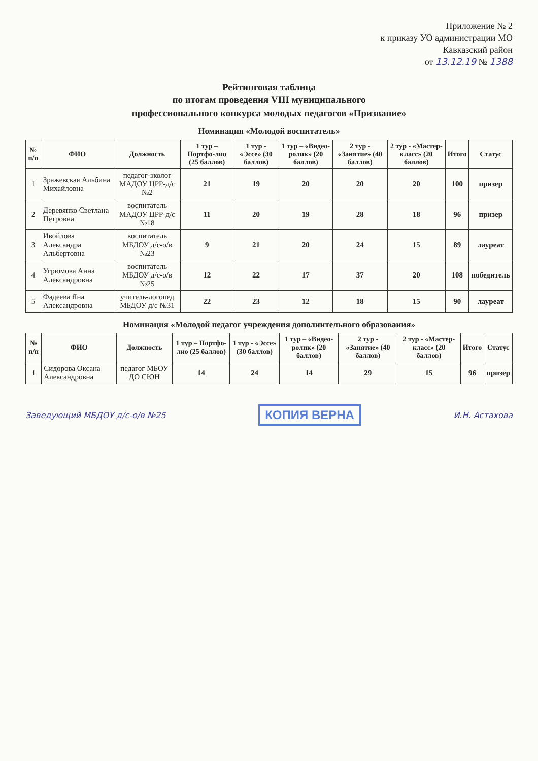Приложение № 2
к приказу УО администрации МО
Кавказский район
от 13.12.19 № 1388
Рейтинговая таблица
по итогам проведения VIII муниципального
профессионального конкурса молодых педагогов «Призвание»
Номинация «Молодой воспитатель»
| № п/п | ФИО | Должность | 1 тур – Портфо-лио (25 баллов) | 1 тур - «Эссе» (30 баллов) | 1 тур – «Видео-ролик» (20 баллов) | 2 тур - «Занятие» (40 баллов) | 2 тур - «Мастер-класс» (20 баллов) | Итого | Статус |
| --- | --- | --- | --- | --- | --- | --- | --- | --- | --- |
| 1 | Зражевская Альбина Михайловна | педагог-эколог МАДОУ ЦРР-д/с №2 | 21 | 19 | 20 | 20 | 20 | 100 | призер |
| 2 | Деревянко Светлана Петровна | воспитатель МАДОУ ЦРР-д/с №18 | 11 | 20 | 19 | 28 | 18 | 96 | призер |
| 3 | Ивойлова Александра Альбертовна | воспитатель МБДОУ д/с-о/в №23 | 9 | 21 | 20 | 24 | 15 | 89 | лауреат |
| 4 | Угрюмова Анна Александровна | воспитатель МБДОУ д/с-о/в №25 | 12 | 22 | 17 | 37 | 20 | 108 | победитель |
| 5 | Фадеева Яна Александровна | учитель-логопед МБДОУ д/с №31 | 22 | 23 | 12 | 18 | 15 | 90 | лауреат |
Номинация «Молодой педагог учреждения дополнительного образования»
| № п/п | ФИО | Должность | 1 тур – Портфо-лио (25 баллов) | 1 тур - «Эссе» (30 баллов) | 1 тур – «Видео-ролик» (20 баллов) | 2 тур - «Занятие» (40 баллов) | 2 тур - «Мастер-класс» (20 баллов) | Итого | Статус |
| --- | --- | --- | --- | --- | --- | --- | --- | --- | --- |
| 1 | Сидорова Оксана Александровна | педагог МБОУ ДО СЮН | 14 | 24 | 14 | 29 | 15 | 96 | призер |
Заведующий МБДОУ д/с-о/в №25 КОПИЯ ВЕРНА И.Н. Астахова